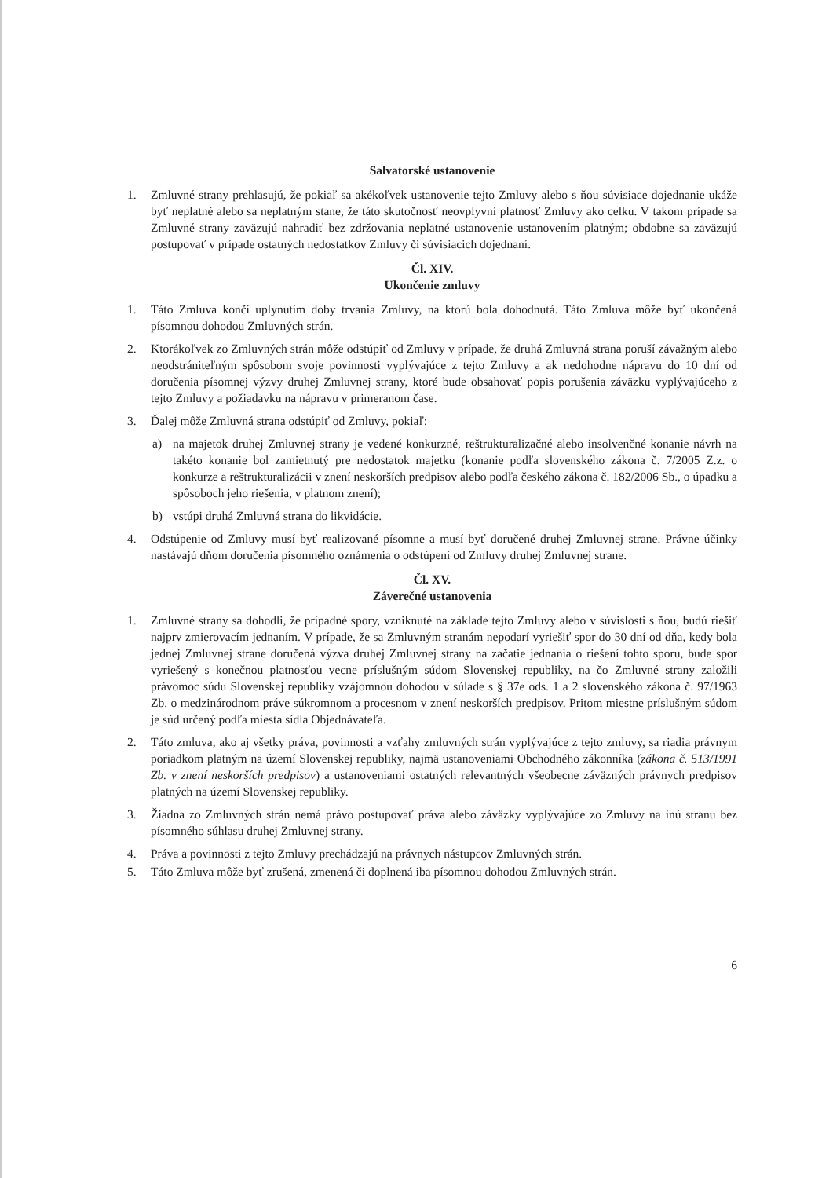Salvatorské ustanovenie
1. Zmluvné strany prehlasujú, že pokiaľ sa akékoľvek ustanovenie tejto Zmluvy alebo s ňou súvisiace dojednanie ukáže byť neplatné alebo sa neplatným stane, že táto skutočnosť neovplyvní platnosť Zmluvy ako celku. V takom prípade sa Zmluvné strany zaväzujú nahradiť bez zdržovania neplatné ustanovenie ustanovením platným; obdobne sa zaväzujú postupovať v prípade ostatných nedostatkov Zmluvy či súvisiacich dojednaní.
Čl. XIV.
Ukončenie zmluvy
1. Táto Zmluva končí uplynutím doby trvania Zmluvy, na ktorú bola dohodnutá. Táto Zmluva môže byť ukončená písomnou dohodou Zmluvných strán.
2. Ktorákoľvek zo Zmluvných strán môže odstúpiť od Zmluvy v prípade, že druhá Zmluvná strana poruší závažným alebo neodstrániteľným spôsobom svoje povinnosti vyplývajúce z tejto Zmluvy a ak nedohodne nápravu do 10 dní od doručenia písomnej výzvy druhej Zmluvnej strany, ktoré bude obsahovať popis porušenia záväzku vyplývajúceho z tejto Zmluvy a požiadavku na nápravu v primeranom čase.
3. Ďalej môže Zmluvná strana odstúpiť od Zmluvy, pokiaľ:
a) na majetok druhej Zmluvnej strany je vedené konkurzné, reštrukturalizačné alebo insolvenčné konanie návrh na takéto konanie bol zamietnutý pre nedostatok majetku (konanie podľa slovenského zákona č. 7/2005 Z.z. o konkurze a reštrukturalizácii v znení neskorších predpisov alebo podľa českého zákona č. 182/2006 Sb., o úpadku a spôsoboch jeho riešenia, v platnom znení);
b) vstúpi druhá Zmluvná strana do likvidácie.
4. Odstúpenie od Zmluvy musí byť realizované písomne a musí byť doručené druhej Zmluvnej strane. Právne účinky nastávajú dňom doručenia písomného oznámenia o odstúpení od Zmluvy druhej Zmluvnej strane.
Čl. XV.
Záverečné ustanovenia
1. Zmluvné strany sa dohodli, že prípadné spory, vzniknuté na základe tejto Zmluvy alebo v súvislosti s ňou, budú riešiť najprv zmierovacím jednaním. V prípade, že sa Zmluvným stranám nepodarí vyriešiť spor do 30 dní od dňa, kedy bola jednej Zmluvnej strane doručená výzva druhej Zmluvnej strany na začatie jednania o riešení tohto sporu, bude spor vyriešený s konečnou platnosťou vecne príslušným súdom Slovenskej republiky, na čo Zmluvné strany založili právomoc súdu Slovenskej republiky vzájomnou dohodou v súlade s § 37e ods. 1 a 2 slovenského zákona č. 97/1963 Zb. o medzinárodnom práve súkromnom a procesnom v znení neskorších predpisov. Pritom miestne príslušným súdom je súd určený podľa miesta sídla Objednávateľa.
2. Táto zmluva, ako aj všetky práva, povinnosti a vzťahy zmluvných strán vyplývajúce z tejto zmluvy, sa riadia právnym poriadkom platným na území Slovenskej republiky, najmä ustanoveniami Obchodného zákonníka (zákona č. 513/1991 Zb. v znení neskorších predpisov) a ustanoveniami ostatných relevantných všeobecne záväzných právnych predpisov platných na území Slovenskej republiky.
3. Žiadna zo Zmluvných strán nemá právo postupovať práva alebo záväzky vyplývajúce zo Zmluvy na inú stranu bez písomného súhlasu druhej Zmluvnej strany.
4. Práva a povinnosti z tejto Zmluvy prechádzajú na právnych nástupcov Zmluvných strán.
5. Táto Zmluva môže byť zrušená, zmenená či doplnená iba písomnou dohodou Zmluvných strán.
6